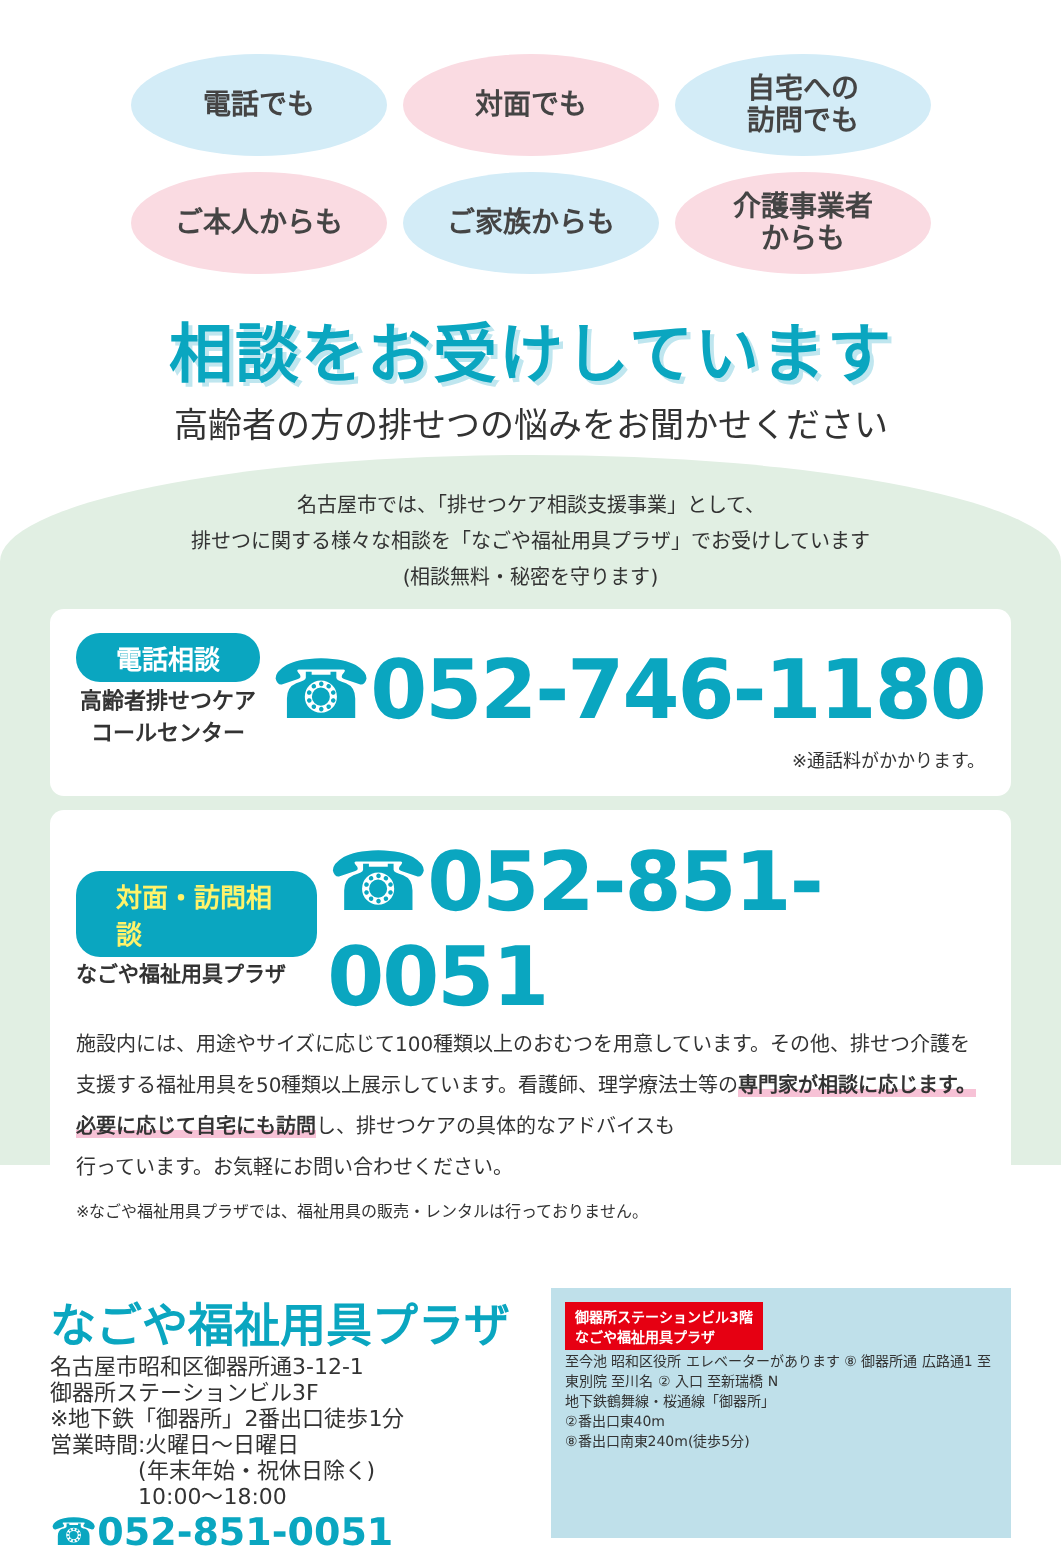電話でも
対面でも
自宅への
訪問でも
ご本人からも
ご家族からも
介護事業者
からも
相談をお受けしています
高齢者の方の排せつの悩みをお聞かせください
名古屋市では、「排せつケア相談支援事業」として、
排せつに関する様々な相談を「なごや福祉用具プラザ」でお受けしています
(相談無料・秘密を守ります)
電話相談
高齢者排せつケア
コールセンター
☎052-746-1180
※通話料がかかります。
対面・訪問相談
なごや福祉用具プラザ
☎052-851-0051
施設内には、用途やサイズに応じて100種類以上のおむつを用意しています。その他、排せつ介護を支援する福祉用具を50種類以上展示しています。看護師、理学療法士等の専門家が相談に応じます。
必要に応じて自宅にも訪問し、排せつケアの具体的なアドバイスも
行っています。お気軽にお問い合わせください。
※なごや福祉用具プラザでは、福祉用具の販売・レンタルは行っておりません。
なごや福祉用具プラザ
名古屋市昭和区御器所通3-12-1
御器所ステーションビル3F
※地下鉄「御器所」2番出口徒歩1分
営業時間:火曜日～日曜日
　　　　(年末年始・祝休日除く)
　　　　10:00～18:00
☎052-851-0051
御器所ステーションビル3階
なごや福祉用具プラザ
至今池 昭和区役所 エレベーターがあります ⑧ 御器所通 広路通1 至東別院 至川名 ② 入口 至新瑞橋 N
地下鉄鶴舞線・桜通線「御器所」
②番出口東40m
⑧番出口南東240m(徒歩5分)